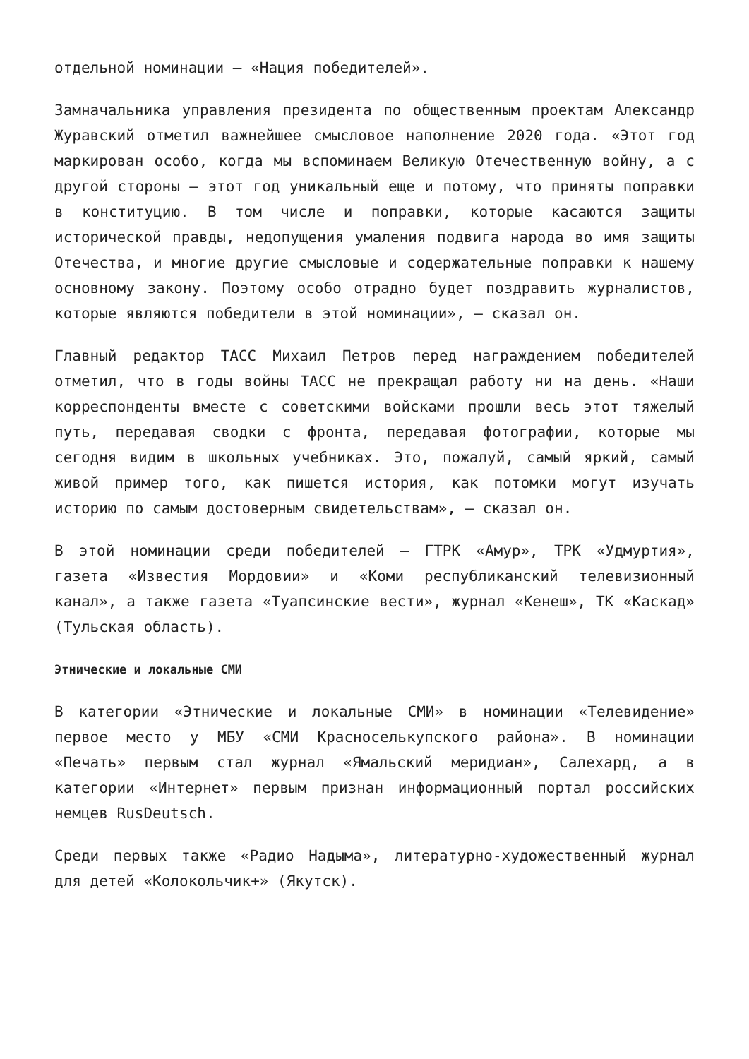отдельной номинации — «Нация победителей».
Замначальника управления президента по общественным проектам Александр Журавский отметил важнейшее смысловое наполнение 2020 года. «Этот год маркирован особо, когда мы вспоминаем Великую Отечественную войну, а с другой стороны — этот год уникальный еще и потому, что приняты поправки в конституцию. В том числе и поправки, которые касаются защиты исторической правды, недопущения умаления подвига народа во имя защиты Отечества, и многие другие смысловые и содержательные поправки к нашему основному закону. Поэтому особо отрадно будет поздравить журналистов, которые являются победители в этой номинации», — сказал он.
Главный редактор ТАСС Михаил Петров перед награждением победителей отметил, что в годы войны ТАСС не прекращал работу ни на день. «Наши корреспонденты вместе с советскими войсками прошли весь этот тяжелый путь, передавая сводки с фронта, передавая фотографии, которые мы сегодня видим в школьных учебниках. Это, пожалуй, самый яркий, самый живой пример того, как пишется история, как потомки могут изучать историю по самым достоверным свидетельствам», — сказал он.
В этой номинации среди победителей — ГТРК «Амур», ТРК «Удмуртия», газета «Известия Мордовии» и «Коми республиканский телевизионный канал», а также газета «Туапсинские вести», журнал «Кенеш», ТК «Каскад» (Тульская область).
Этнические и локальные СМИ
В категории «Этнические и локальные СМИ» в номинации «Телевидение» первое место у МБУ «СМИ Красноселькупского района». В номинации «Печать» первым стал журнал «Ямальский меридиан», Салехард, а в категории «Интернет» первым признан информационный портал российских немцев RusDeutsch.
Среди первых также «Радио Надыма», литературно-художественный журнал для детей «Колокольчик+» (Якутск).